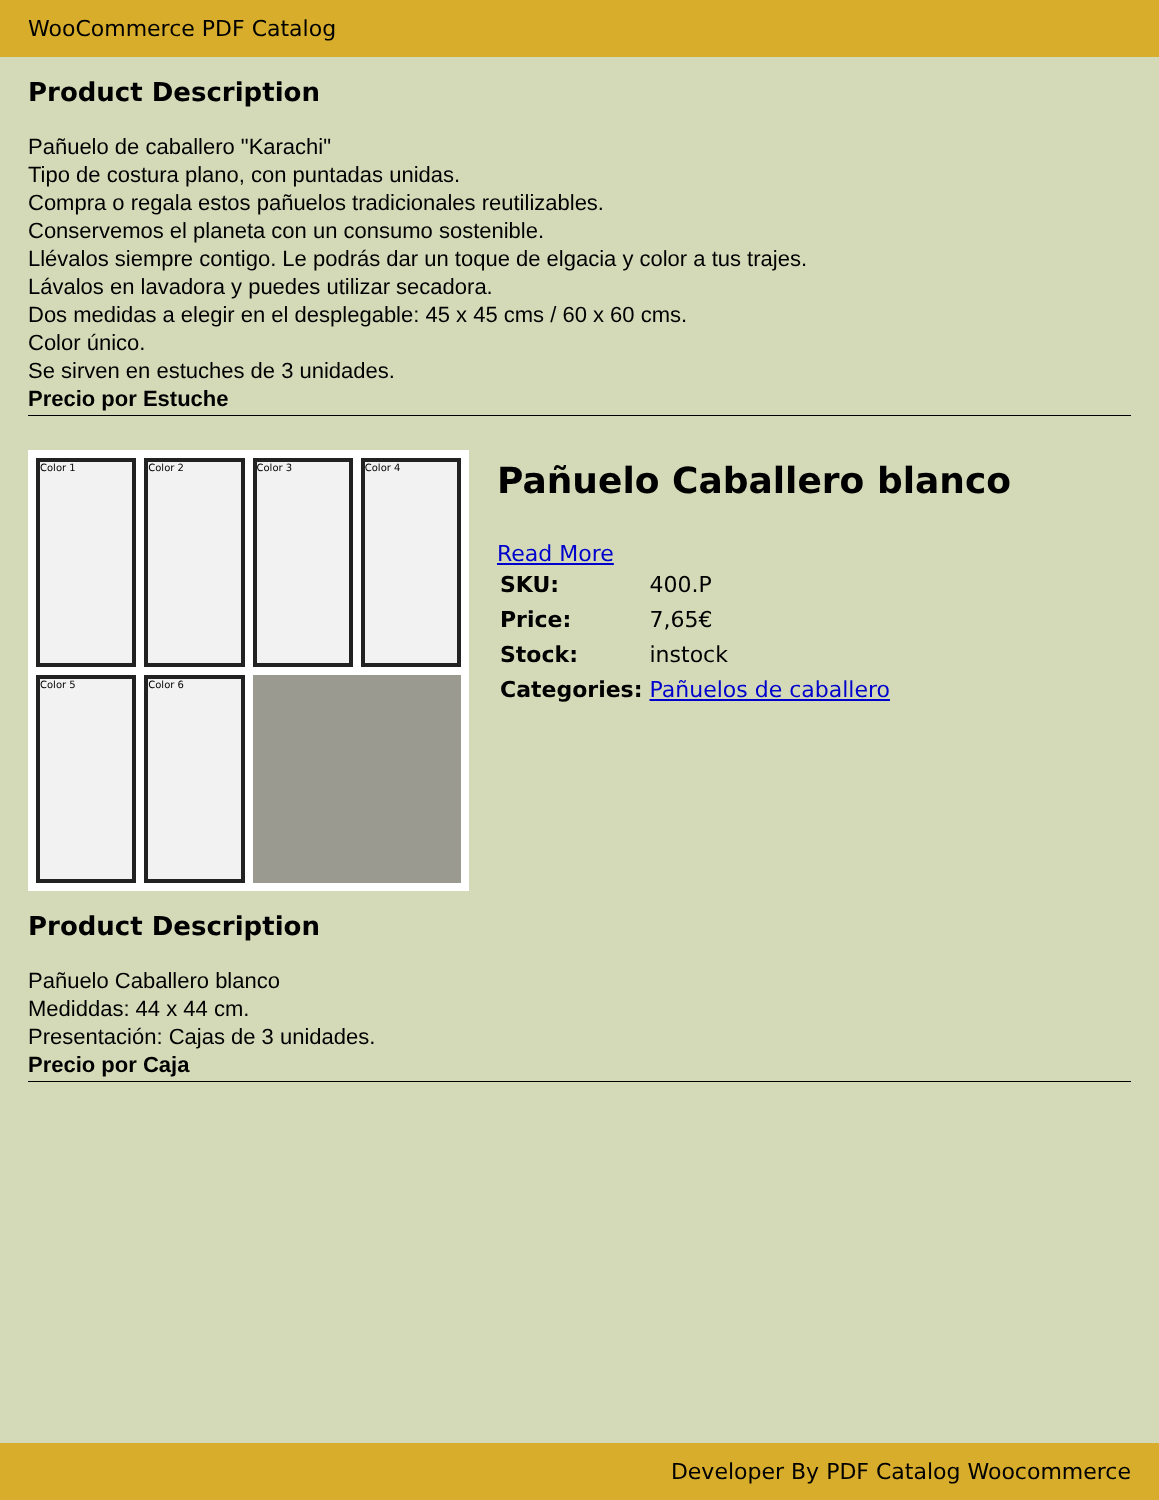WooCommerce PDF Catalog
Product Description
Pañuelo de caballero "Karachi"
Tipo de costura plano, con puntadas unidas.
Compra o regala estos pañuelos tradicionales reutilizables.
Conservemos el planeta con un consumo sostenible.
Llévalos siempre contigo. Le podrás dar un toque de elgacia y color a tus trajes.
Lávalos en lavadora y puedes utilizar secadora.
Dos medidas a elegir en el desplegable: 45 x 45 cms / 60 x 60 cms.
Color único.
Se sirven en estuches de 3 unidades.
Precio por Estuche
Color 1
Color 2
Color 3
Color 4
Color 5
Color 6
Pañuelo Caballero blanco
Read More
| SKU: | 400.P |
| Price: | 7,65€ |
| Stock: | instock |
| Categories: | Pañuelos de caballero |
Product Description
Pañuelo Caballero blanco
Mediddas: 44 x 44 cm.
Presentación: Cajas de 3 unidades.
Precio por Caja
Developer By PDF Catalog Woocommerce